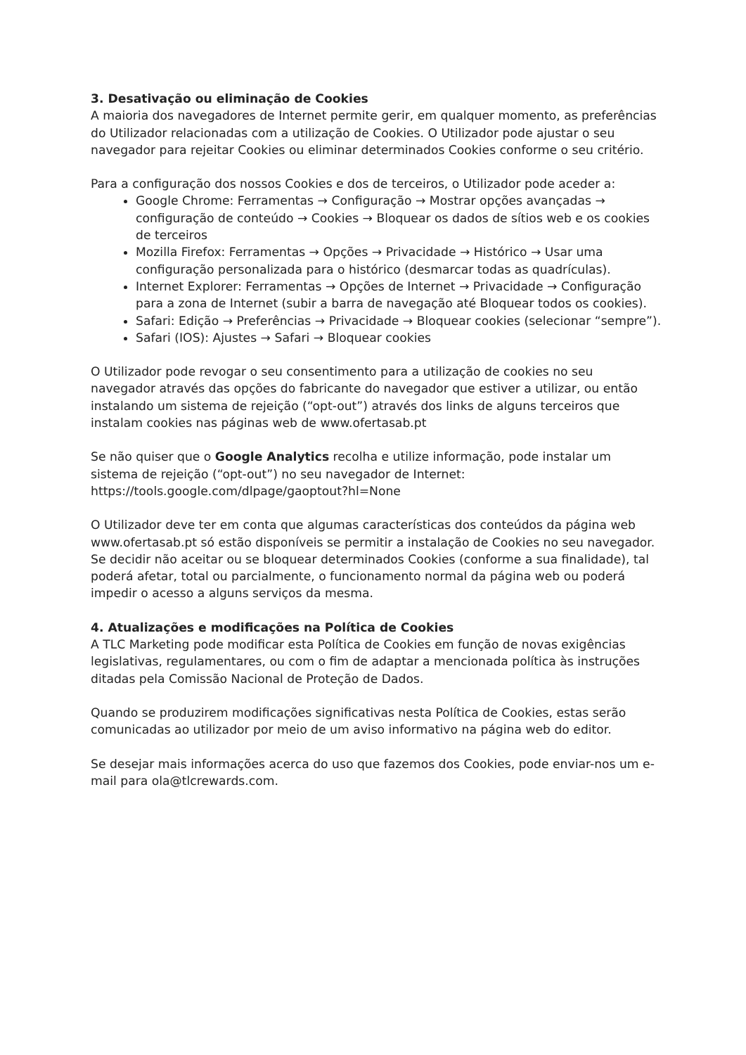3. Desativação ou eliminação de Cookies
A maioria dos navegadores de Internet permite gerir, em qualquer momento, as preferências do Utilizador relacionadas com a utilização de Cookies. O Utilizador pode ajustar o seu navegador para rejeitar Cookies ou eliminar determinados Cookies conforme o seu critério.
Para a configuração dos nossos Cookies e dos de terceiros, o Utilizador pode aceder a:
Google Chrome: Ferramentas → Configuração → Mostrar opções avançadas → configuração de conteúdo → Cookies → Bloquear os dados de sítios web e os cookies de terceiros
Mozilla Firefox: Ferramentas → Opções → Privacidade → Histórico → Usar uma configuração personalizada para o histórico (desmarcar todas as quadrículas).
Internet Explorer: Ferramentas → Opções de Internet → Privacidade → Configuração para a zona de Internet (subir a barra de navegação até Bloquear todos os cookies).
Safari: Edição → Preferências → Privacidade → Bloquear cookies (selecionar “sempre”).
Safari (IOS): Ajustes → Safari → Bloquear cookies
O Utilizador pode revogar o seu consentimento para a utilização de cookies no seu navegador através das opções do fabricante do navegador que estiver a utilizar, ou então instalando um sistema de rejeição (“opt-out”) através dos links de alguns terceiros que instalam cookies nas páginas web de www.ofertasab.pt
Se não quiser que o Google Analytics recolha e utilize informação, pode instalar um sistema de rejeição (“opt-out”) no seu navegador de Internet: https://tools.google.com/dlpage/gaoptout?hl=None
O Utilizador deve ter em conta que algumas características dos conteúdos da página web www.ofertasab.pt só estão disponíveis se permitir a instalação de Cookies no seu navegador. Se decidir não aceitar ou se bloquear determinados Cookies (conforme a sua finalidade), tal poderá afetar, total ou parcialmente, o funcionamento normal da página web ou poderá impedir o acesso a alguns serviços da mesma.
4. Atualizações e modificações na Política de Cookies
A TLC Marketing pode modificar esta Política de Cookies em função de novas exigências legislativas, regulamentares, ou com o fim de adaptar a mencionada política às instruções ditadas pela Comissão Nacional de Proteção de Dados.
Quando se produzirem modificações significativas nesta Política de Cookies, estas serão comunicadas ao utilizador por meio de um aviso informativo na página web do editor.
Se desejar mais informações acerca do uso que fazemos dos Cookies, pode enviar-nos um e-mail para ola@tlcrewards.com.